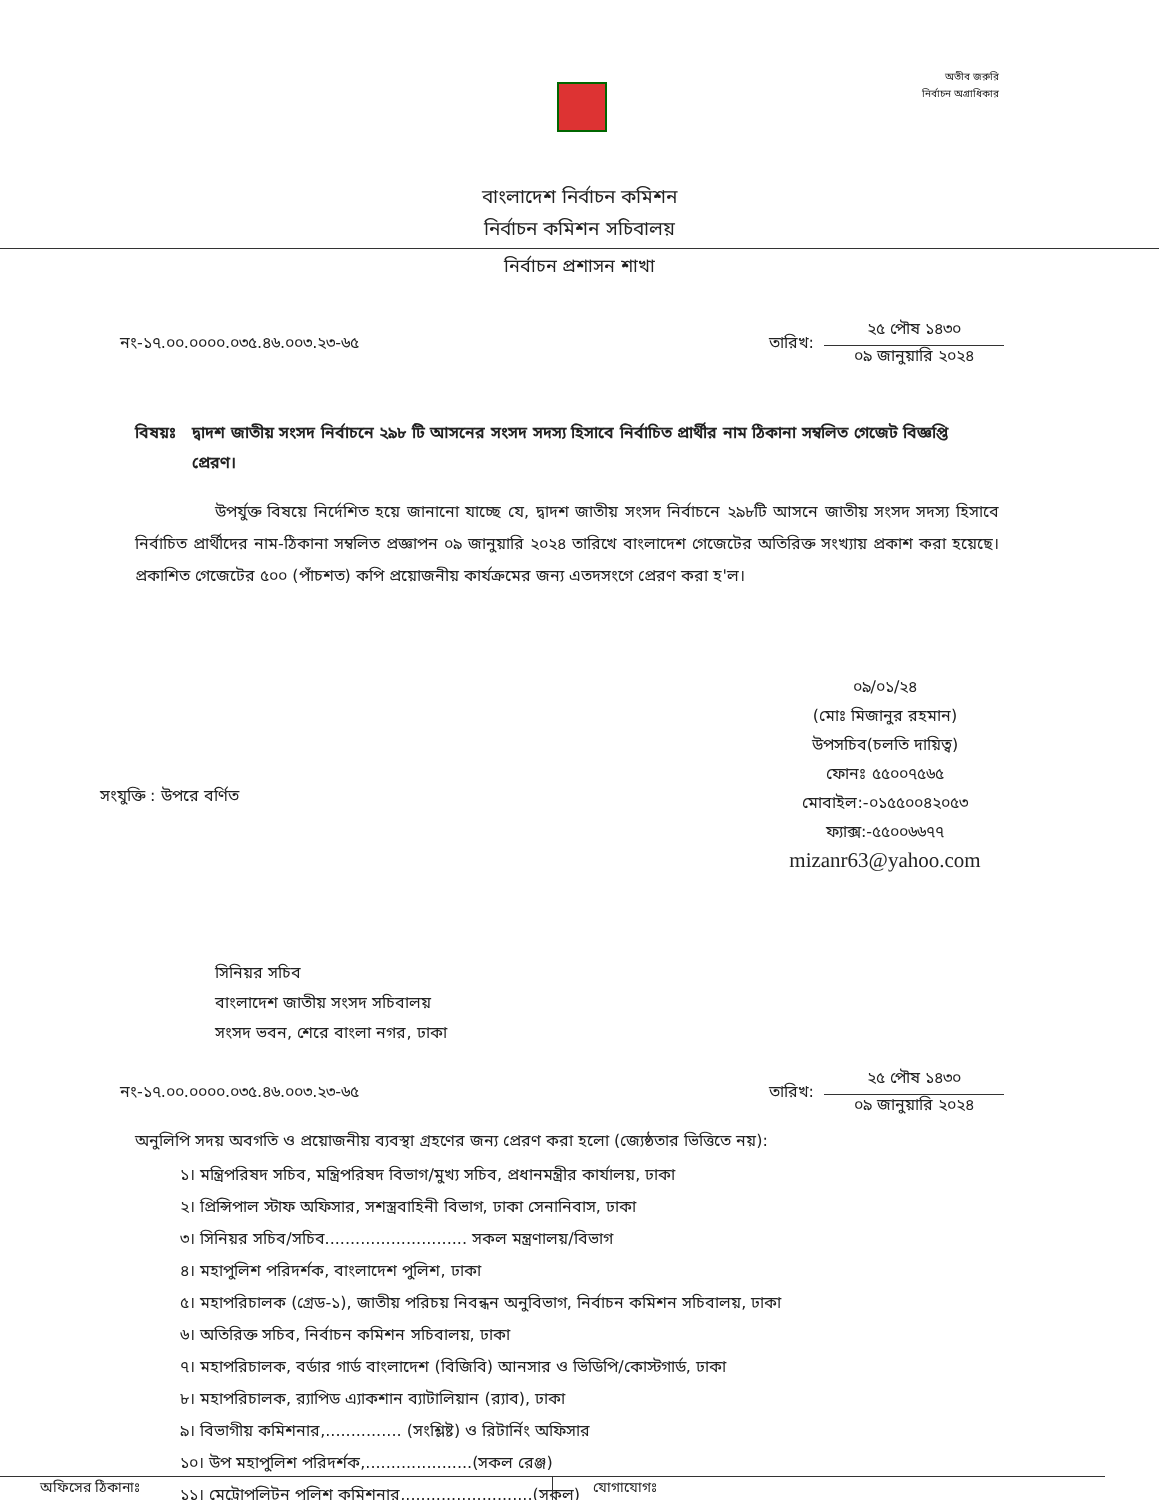অতীব জরুরি
নির্বাচন অগ্রাধিকার
বাংলাদেশ নির্বাচন কমিশন
নির্বাচন কমিশন সচিবালয়
নির্বাচন প্রশাসন শাখা
নং-১৭.০০.০০০০.০৩৫.৪৬.০০৩.২৩-৬৫
তারিখ:
২৫ পৌষ ১৪৩০
০৯ জানুয়ারি ২০২৪
বিষয়ঃ দ্বাদশ জাতীয় সংসদ নির্বাচনে ২৯৮ টি আসনের সংসদ সদস্য হিসাবে নির্বাচিত প্রার্থীর নাম ঠিকানা সম্বলিত গেজেট বিজ্ঞপ্তি প্রেরণ।
উপর্যুক্ত বিষয়ে নির্দেশিত হয়ে জানানো যাচ্ছে যে, দ্বাদশ জাতীয় সংসদ নির্বাচনে ২৯৮টি আসনে জাতীয় সংসদ সদস্য হিসাবে নির্বাচিত প্রার্থীদের নাম-ঠিকানা সম্বলিত প্রজ্ঞাপন ০৯ জানুয়ারি ২০২৪ তারিখে বাংলাদেশ গেজেটের অতিরিক্ত সংখ্যায় প্রকাশ করা হয়েছে। প্রকাশিত গেজেটের ৫০০ (পাঁচশত) কপি প্রয়োজনীয় কার্যক্রমের জন্য এতদসংগে প্রেরণ করা হ'ল।
০৯/০১/২৪
(মোঃ মিজানুর রহমান)
উপসচিব(চলতি দায়িত্ব)
ফোনঃ ৫৫০০৭৫৬৫
মোবাইল:-০১৫৫০০৪২০৫৩
ফ্যাক্স:-৫৫০০৬৬৭৭
mizanr63@yahoo.com
সংযুক্তি : উপরে বর্ণিত
সিনিয়র সচিব
বাংলাদেশ জাতীয় সংসদ সচিবালয়
সংসদ ভবন, শেরে বাংলা নগর, ঢাকা
নং-১৭.০০.০০০০.০৩৫.৪৬.০০৩.২৩-৬৫
তারিখ:
২৫ পৌষ ১৪৩০
০৯ জানুয়ারি ২০২৪
অনুলিপি সদয় অবগতি ও প্রয়োজনীয় ব্যবস্থা গ্রহণের জন্য প্রেরণ করা হলো (জ্যেষ্ঠতার ভিত্তিতে নয়):
১। মন্ত্রিপরিষদ সচিব, মন্ত্রিপরিষদ বিভাগ/মুখ্য সচিব, প্রধানমন্ত্রীর কার্যালয়, ঢাকা
২। প্রিন্সিপাল স্টাফ অফিসার, সশস্ত্রবাহিনী বিভাগ, ঢাকা সেনানিবাস, ঢাকা
৩। সিনিয়র সচিব/সচিব............................ সকল মন্ত্রণালয়/বিভাগ
৪। মহাপুলিশ পরিদর্শক, বাংলাদেশ পুলিশ, ঢাকা
৫। মহাপরিচালক (গ্রেড-১), জাতীয় পরিচয় নিবন্ধন অনুবিভাগ, নির্বাচন কমিশন সচিবালয়, ঢাকা
৬। অতিরিক্ত সচিব, নির্বাচন কমিশন সচিবালয়, ঢাকা
৭। মহাপরিচালক, বর্ডার গার্ড বাংলাদেশ (বিজিবি) আনসার ও ভিডিপি/কোস্টগার্ড, ঢাকা
৮। মহাপরিচালক, র‍্যাপিড এ্যাকশান ব্যাটালিয়ান (র‍্যাব), ঢাকা
৯। বিভাগীয় কমিশনার,............... (সংশ্লিষ্ট) ও রিটার্নিং অফিসার
১০। উপ মহাপুলিশ পরিদর্শক,.....................(সকল রেঞ্জ)
১১। মেট্রোপলিটন পুলিশ কমিশনার,.........................(সকল)
অফিসের ঠিকানাঃ যোগাযোগঃ